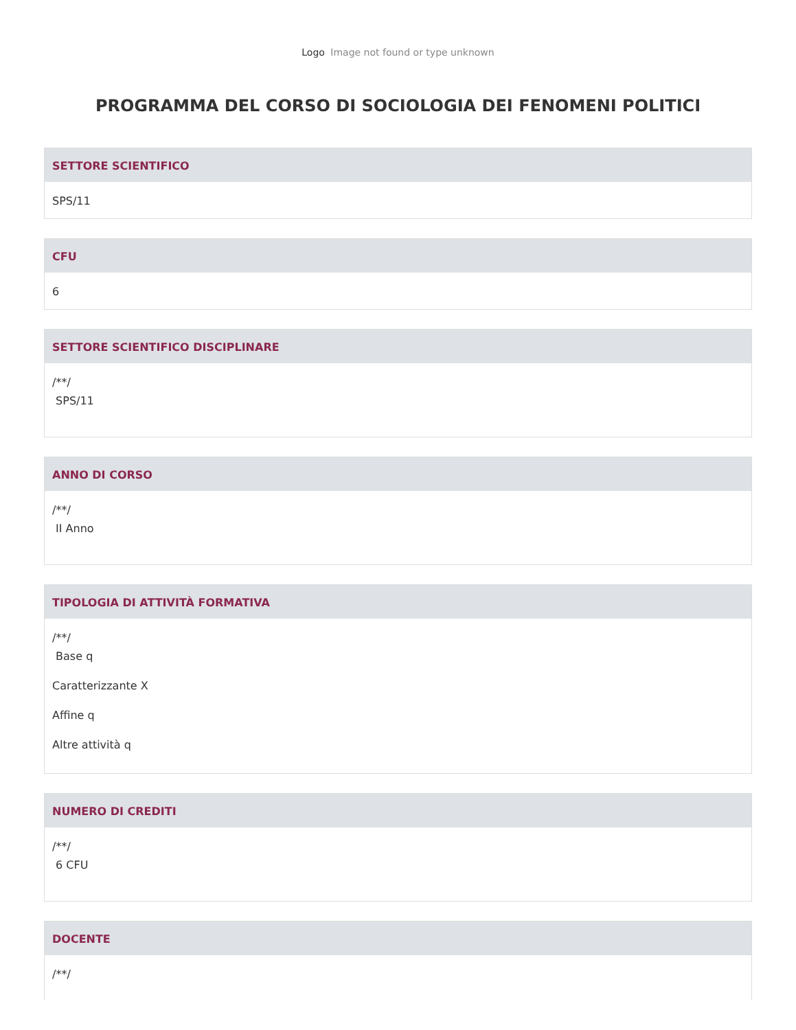Logo Image not found or type unknown
PROGRAMMA DEL CORSO DI SOCIOLOGIA DEI FENOMENI POLITICI
SETTORE SCIENTIFICO
SPS/11
CFU
6
SETTORE SCIENTIFICO DISCIPLINARE
/**/
SPS/11
ANNO DI CORSO
/**/
II Anno
TIPOLOGIA DI ATTIVITÀ FORMATIVA
/**/
Base q
Caratterizzante X
Affine q
Altre attività q
NUMERO DI CREDITI
/**/
6 CFU
DOCENTE
/**/